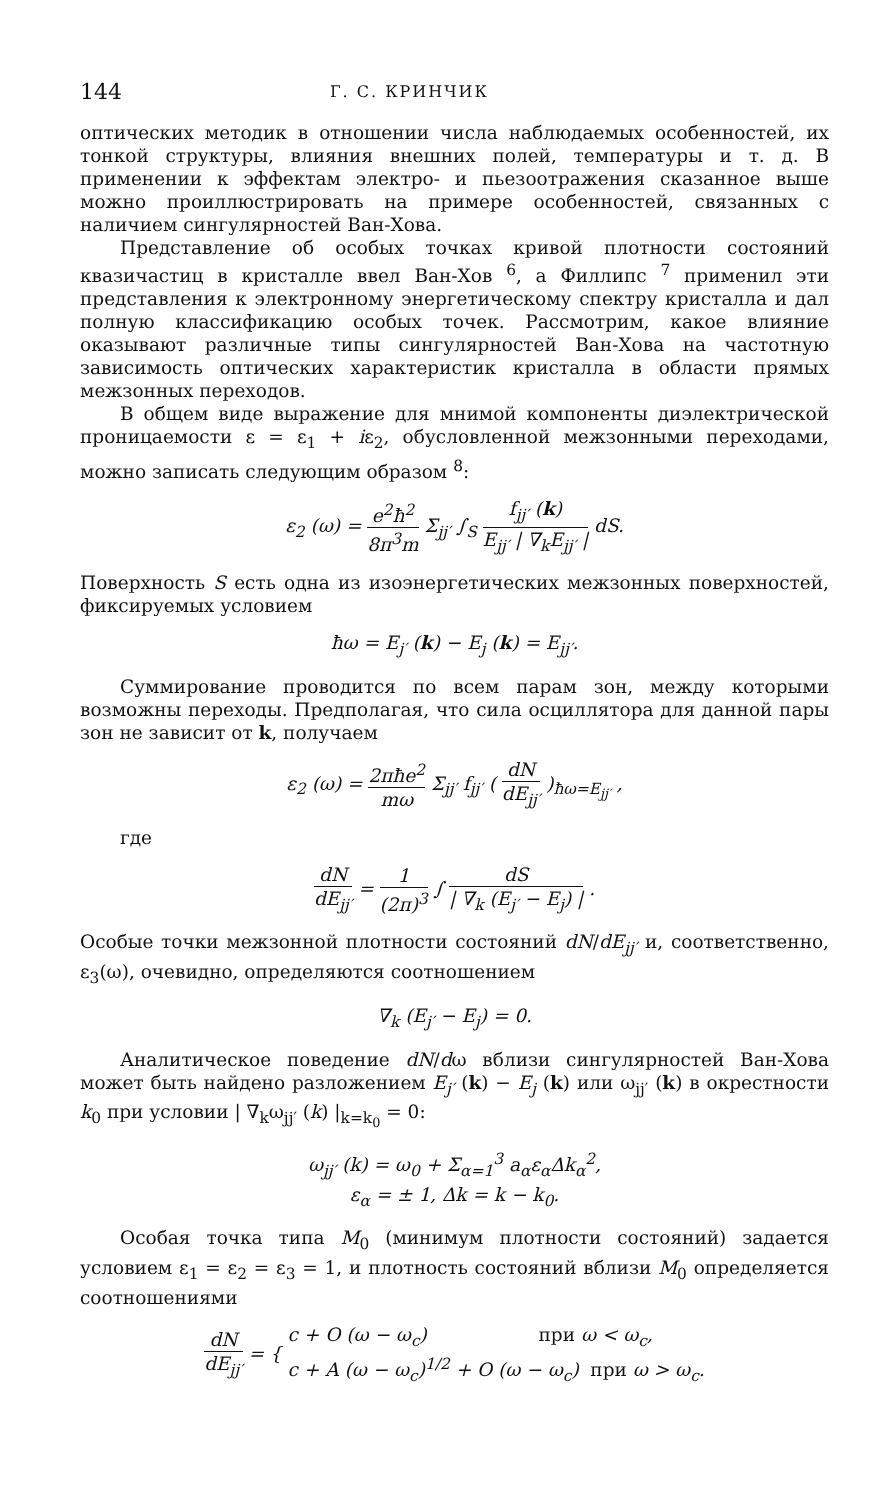144 Г. С. КРИНЧИК
оптических методик в отношении числа наблюдаемых особенностей, их тонкой структуры, влияния внешних полей, температуры и т. д. В применении к эффектам электро- и пьезоотражения сказанное выше можно проиллюстрировать на примере особенностей, связанных с наличием сингулярностей Ван-Хова.
Представление об особых точках кривой плотности состояний квазичастиц в кристалле ввел Ван-Хов <sup>6</sup>, а Филлипс <sup>7</sup> применил эти представления к электронному энергетическому спектру кристалла и дал полную классификацию особых точек. Рассмотрим, какое влияние оказывают различные типы сингулярностей Ван-Хова на частотную зависимость оптических характеристик кристалла в области прямых межзонных переходов.
В общем виде выражение для мнимой компоненты диэлектрической проницаемости ε = ε<sub>1</sub> + iε<sub>2</sub>, обусловленной межзонными переходами, можно записать следующим образом <sup>8</sup>:
ε<sub>2</sub> (ω) = e<sup>2</sup>ħ<sup>2</sup> 8π<sup>3</sup>m Σ<sub>jj′</sub> ∫<sub>S</sub> f<sub>jj′</sub> (k) E<sub>jj′</sub> | ∇<sub>k</sub>E<sub>jj′</sub> | dS.
Поверхность S есть одна из изоэнергетических межзонных поверхностей, фиксируемых условием
ħω = E<sub>j′</sub> (k) − E<sub>j</sub> (k) = E<sub>jj′</sub>.
Суммирование проводится по всем парам зон, между которыми возможны переходы. Предполагая, что сила осциллятора для данной пары зон не зависит от k, получаем
ε<sub>2</sub> (ω) = 2πħe<sup>2</sup> mω Σ<sub>jj′</sub> f<sub>jj′</sub> ( dN dE<sub>jj′</sub> )<sub>ħω=E<sub>jj′</sub></sub> ,
где
dN dE<sub>jj′</sub> = 1 (2π)<sup>3</sup> ∫ dS | ∇<sub>k</sub> (E<sub>j′</sub> − E<sub>j</sub>) | .
Особые точки межзонной плотности состояний dN/dE<sub>jj′</sub> и, соответственно, ε<sub>3</sub>(ω), очевидно, определяются соотношением
∇<sub>k</sub> (E<sub>j′</sub> − E<sub>j</sub>) = 0.
Аналитическое поведение dN/dω вблизи сингулярностей Ван-Хова может быть найдено разложением E<sub>j′</sub> (k) − E<sub>j</sub> (k) или ω<sub>jj′</sub> (k) в окрестности k<sub>0</sub> при условии | ∇<sub>k</sub>ω<sub>jj′</sub> (k) |<sub>k=k<sub>0</sub></sub> = 0:
ω<sub>jj′</sub> (k) = ω<sub>0</sub> + Σ<sub>α=1</sub><sup>3</sup> a<sub>α</sub>ε<sub>α</sub>Δk<sub>α</sub><sup>2</sup>,
ε<sub>α</sub> = ± 1, Δk = k − k<sub>0</sub>.
Особая точка типа M<sub>0</sub> (минимум плотности состояний) задается условием ε<sub>1</sub> = ε<sub>2</sub> = ε<sub>3</sub> = 1, и плотность состояний вблизи M<sub>0</sub> определяется соотношениями
dN dE<sub>jj′</sub> = { c + O (ω − ω<sub>c</sub>) при ω < ω<sub>c</sub>,
c + A (ω − ω<sub>c</sub>)<sup>1/2</sup> + O (ω − ω<sub>c</sub>) при ω > ω<sub>c</sub>.